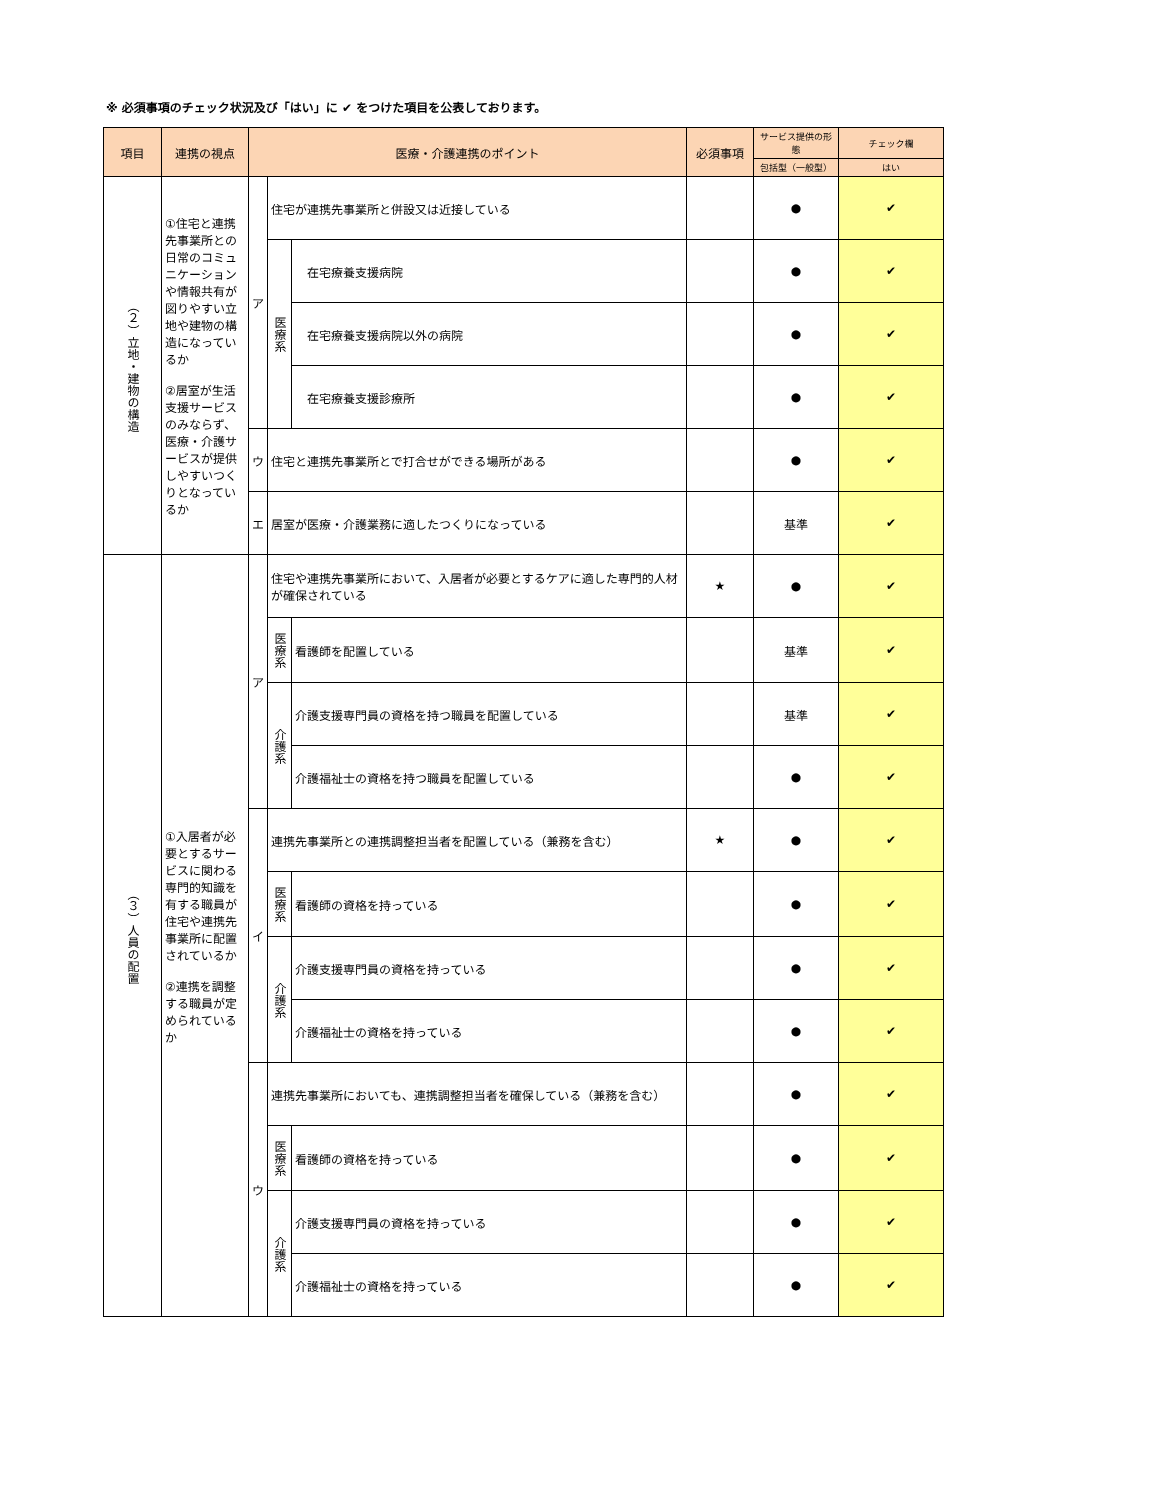※ 必須事項のチェック状況及び「はい」に ✔ をつけた項目を公表しております。
| 項目 | 連携の視点 | 医療・介護連携のポイント | | | 必須事項 | サービス提供の形態 | チェック欄 |
| --- | --- | --- | --- | --- | --- | --- | --- |
| | | | | | | 包括型（一般型） | はい |
| （２）立地・建物の構造 | ①住宅と連携先事業所との日常のコミュニケーションや情報共有が図りやすい立地や建物の構造になっているか ②居室が生活支援サービスのみならず、医療・介護サービスが提供しやすいつくりとなっているか | ア | 住宅が連携先事業所と併設又は近接している | | | ● | ✔ |
| | | | 医療系 | 在宅療養支援病院 | | ● | ✔ |
| | | | | 在宅療養支援病院以外の病院 | | ● | ✔ |
| | | | | 在宅療養支援診療所 | | ● | ✔ |
| | | ウ | 住宅と連携先事業所とで打合せができる場所がある | | | ● | ✔ |
| | | エ | 居室が医療・介護業務に適したつくりになっている | | | 基準 | ✔ |
| （３）人員の配置 | ①入居者が必要とするサービスに関わる専門的知識を有する職員が住宅や連携先事業所に配置されているか ②連携を調整する職員が定められているか | ア | 住宅や連携先事業所において、入居者が必要とするケアに適した専門的人材が確保されている | | ★ | ● | ✔ |
| | | | 医療系 | 看護師を配置している | | 基準 | ✔ |
| | | | 介護系 | 介護支援専門員の資格を持つ職員を配置している | | 基準 | ✔ |
| | | | | 介護福祉士の資格を持つ職員を配置している | | ● | ✔ |
| | | イ | 連携先事業所との連携調整担当者を配置している（兼務を含む） | | ★ | ● | ✔ |
| | | | 医療系 | 看護師の資格を持っている | | ● | ✔ |
| | | | 介護系 | 介護支援専門員の資格を持っている | | ● | ✔ |
| | | | | 介護福祉士の資格を持っている | | ● | ✔ |
| | | ウ | 連携先事業所においても、連携調整担当者を確保している（兼務を含む） | | | ● | ✔ |
| | | | 医療系 | 看護師の資格を持っている | | ● | ✔ |
| | | | 介護系 | 介護支援専門員の資格を持っている | | ● | ✔ |
| | | | | 介護福祉士の資格を持っている | | ● | ✔ |